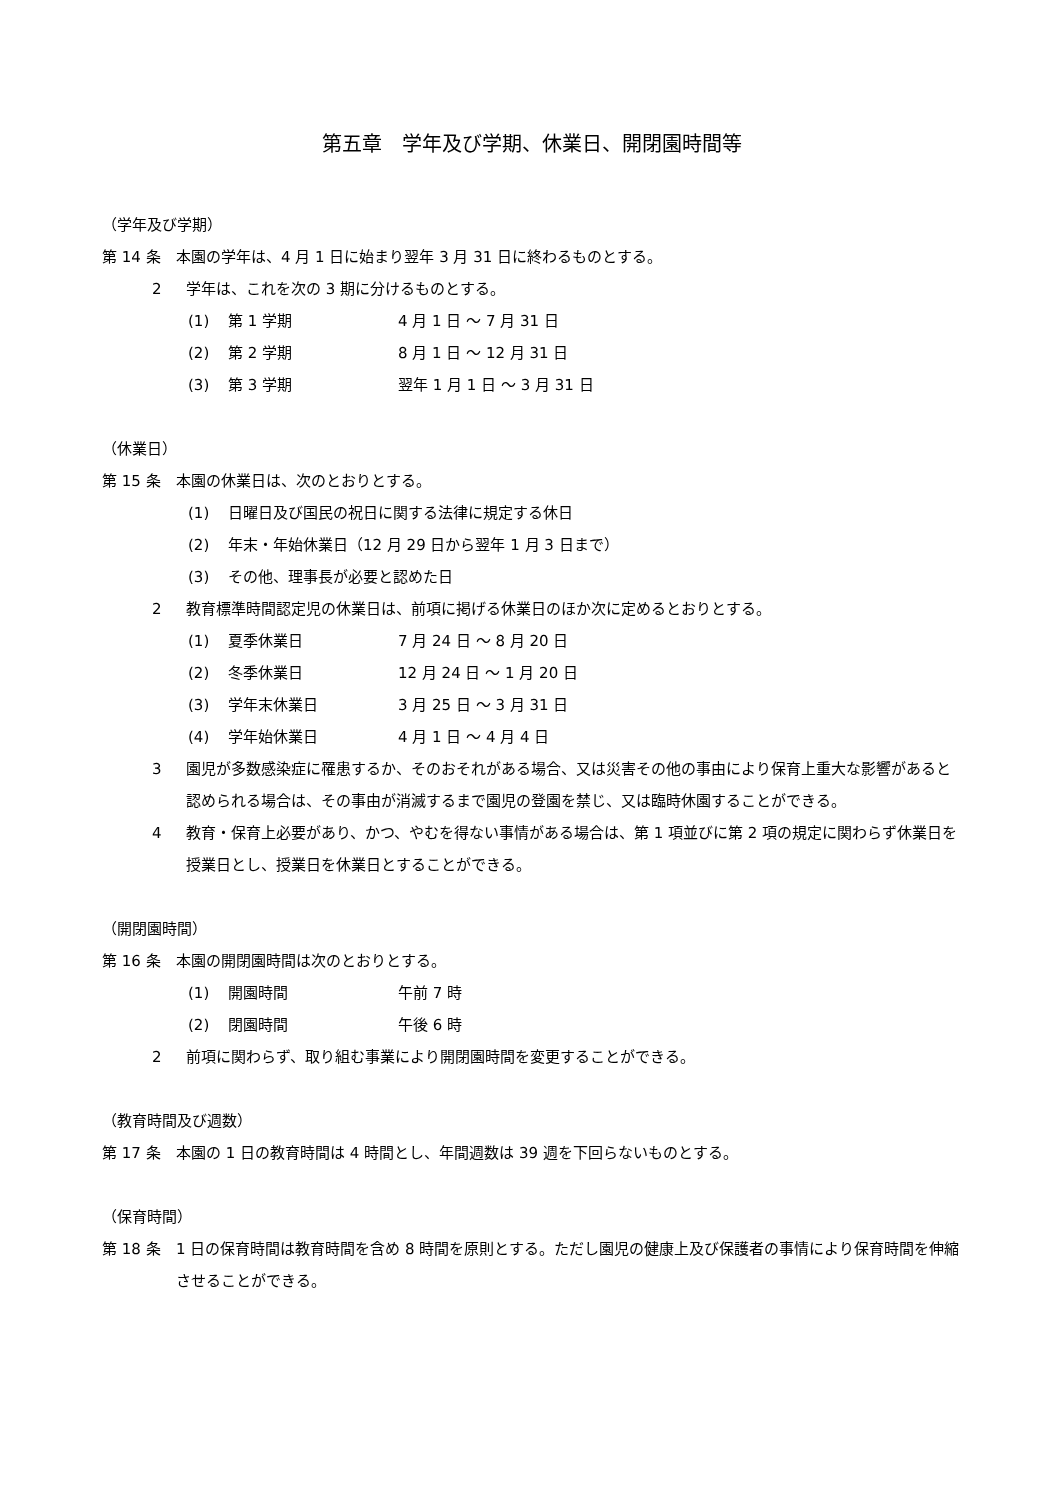第五章　学年及び学期、休業日、開閉園時間等
（学年及び学期）
第 14 条 本園の学年は、4 月 1 日に始まり翌年 3 月 31 日に終わるものとする。
2 学年は、これを次の 3 期に分けるものとする。
(1) 第 1 学期 4 月 1 日 ～ 7 月 31 日
(2) 第 2 学期 8 月 1 日 ～ 12 月 31 日
(3) 第 3 学期 翌年 1 月 1 日 ～ 3 月 31 日
（休業日）
第 15 条 本園の休業日は、次のとおりとする。
(1) 日曜日及び国民の祝日に関する法律に規定する休日
(2) 年末・年始休業日（12 月 29 日から翌年 1 月 3 日まで）
(3) その他、理事長が必要と認めた日
2 教育標準時間認定児の休業日は、前項に掲げる休業日のほか次に定めるとおりとする。
(1) 夏季休業日 7 月 24 日 ～ 8 月 20 日
(2) 冬季休業日 12 月 24 日 ～ 1 月 20 日
(3) 学年末休業日 3 月 25 日 ～ 3 月 31 日
(4) 学年始休業日 4 月 1 日 ～ 4 月 4 日
3 園児が多数感染症に罹患するか、そのおそれがある場合、又は災害その他の事由により保育上重大な影響があると認められる場合は、その事由が消滅するまで園児の登園を禁じ、又は臨時休園することができる。
4 教育・保育上必要があり、かつ、やむを得ない事情がある場合は、第 1 項並びに第 2 項の規定に関わらず休業日を授業日とし、授業日を休業日とすることができる。
（開閉園時間）
第 16 条 本園の開閉園時間は次のとおりとする。
(1) 開園時間 午前 7 時
(2) 閉園時間 午後 6 時
2 前項に関わらず、取り組む事業により開閉園時間を変更することができる。
（教育時間及び週数）
第 17 条 本園の 1 日の教育時間は 4 時間とし、年間週数は 39 週を下回らないものとする。
（保育時間）
第 18 条 1 日の保育時間は教育時間を含め 8 時間を原則とする。ただし園児の健康上及び保護者の事情により保育時間を伸縮させることができる。